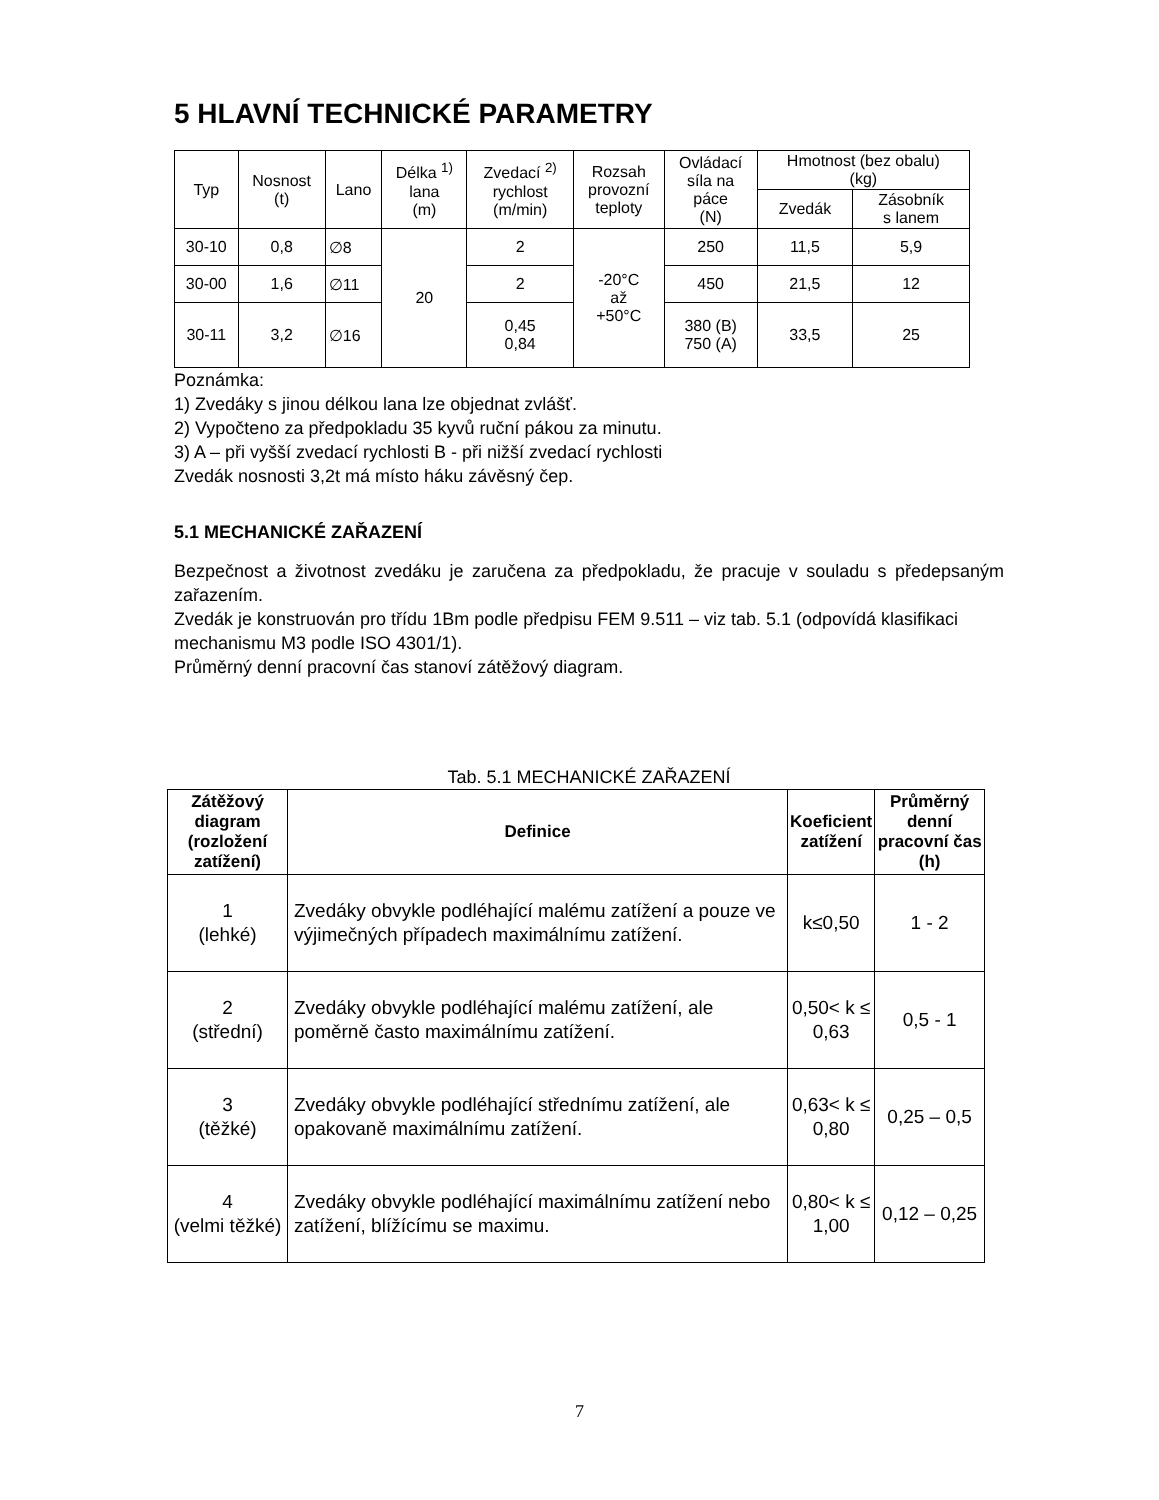5 HLAVNÍ TECHNICKÉ PARAMETRY
| Typ | Nosnost (t) | Lano | Délka <sup>1)</sup> lana (m) | Zvedací <sup>2)</sup> rychlost (m/min) | Rozsah provozní teploty | Ovládací síla na páce (N) | Hmotnost (bez obalu) (kg) | |
| | | | | | | | Zvedák | Zásobník s lanem |
| 30-10 | 0,8 | ∅8 | 20 | 2 | -20°C až +50°C | 250 | 11,5 | 5,9 |
| 30-00 | 1,6 | ∅11 | | 2 | | 450 | 21,5 | 12 |
| 30-11 | 3,2 | ∅16 | | 0,45 0,84 | | 380 (B) 750 (A) | 33,5 | 25 |
Poznámka:
1) Zvedáky s jinou délkou lana lze objednat zvlášť.
2) Vypočteno za předpokladu 35 kyvů ruční pákou za minutu.
3) A – při vyšší zvedací rychlosti B - při nižší zvedací rychlosti
Zvedák nosnosti 3,2t má místo háku závěsný čep.
5.1 MECHANICKÉ ZAŘAZENÍ
Bezpečnost a životnost zvedáku je zaručena za předpokladu, že pracuje v souladu s předepsaným zařazením.
Zvedák je konstruován pro třídu 1Bm podle předpisu FEM 9.511 – viz tab. 5.1 (odpovídá klasifikaci mechanismu M3 podle ISO 4301/1).
Průměrný denní pracovní čas stanoví zátěžový diagram.
Tab. 5.1 MECHANICKÉ ZAŘAZENÍ
| Zátěžový diagram (rozložení zatížení) | Definice | Koeficient zatížení | Průměrný denní pracovní čas (h) |
| --- | --- | --- | --- |
| 1 (lehké) | Zvedáky obvykle podléhající malému zatížení a pouze ve výjimečných případech maximálnímu zatížení. | k≤0,50 | 1 - 2 |
| 2 (střední) | Zvedáky obvykle podléhající malému zatížení, ale poměrně často maximálnímu zatížení. | 0,50< k ≤ 0,63 | 0,5 - 1 |
| 3 (těžké) | Zvedáky obvykle podléhající střednímu zatížení, ale opakovaně maximálnímu zatížení. | 0,63< k ≤ 0,80 | 0,25 – 0,5 |
| 4 (velmi těžké) | Zvedáky obvykle podléhající maximálnímu zatížení nebo zatížení, blížícímu se maximu. | 0,80< k ≤ 1,00 | 0,12 – 0,25 |
7